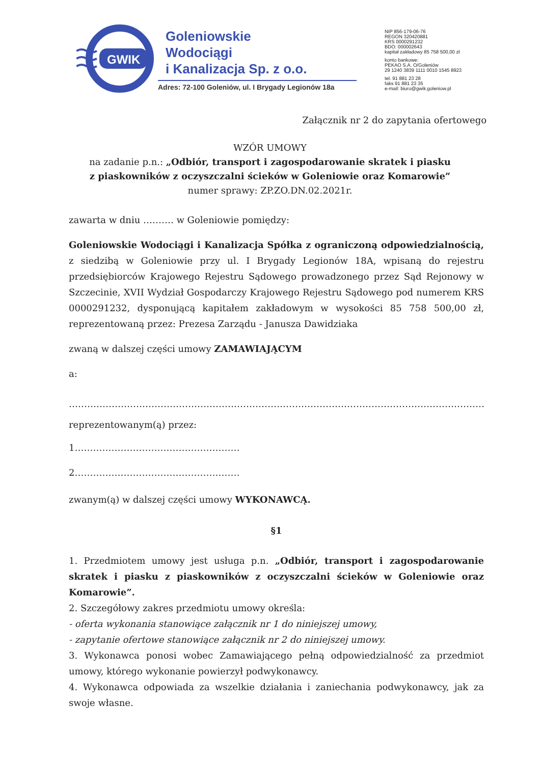GWIK
Goleniowskie
Wodociągi
i Kanalizacja Sp. z o.o.
Adres: 72-100 Goleniów, ul. I Brygady Legionów 18a
NIP 856-179-06-76
REGON 320420881
KRS 0000291232
BDO: 000002643
kapitał zakładowy 85 758 500,00 zł
konto bankowe:
PEKAO S.A. O/Goleniów
29 1240 3839 1111 0010 1545 8923
tel. 91 881 23 28
faks 91 881 23 35
e-mail: biuro@gwik.goleniow.pl
Załącznik nr 2 do zapytania ofertowego
WZÓR UMOWY
na zadanie p.n.: „Odbiór, transport i zagospodarowanie skratek i piasku
z piaskowników z oczyszczalni ścieków w Goleniowie oraz Komarowie”
numer sprawy: ZP.ZO.DN.02.2021r.
zawarta w dniu ………. w Goleniowie pomiędzy:
Goleniowskie Wodociągi i Kanalizacja Spółka z ograniczoną odpowiedzialnością, z siedzibą w Goleniowie przy ul. I Brygady Legionów 18A, wpisaną do rejestru przedsiębiorców Krajowego Rejestru Sądowego prowadzonego przez Sąd Rejonowy w Szczecinie, XVII Wydział Gospodarczy Krajowego Rejestru Sądowego pod numerem KRS 0000291232, dysponującą kapitałem zakładowym w wysokości 85 758 500,00 zł, reprezentowaną przez: Prezesa Zarządu - Janusza Dawidziaka
zwaną w dalszej części umowy ZAMAWIAJĄCYM
a:
……………………………………………………………………………………………………………………………
reprezentowanym(ą) przez:
1………………………………………………
2………………………………………………
zwanym(ą) w dalszej części umowy WYKONAWCĄ.
§1
1. Przedmiotem umowy jest usługa p.n. „Odbiór, transport i zagospodarowanie skratek i piasku z piaskowników z oczyszczalni ścieków w Goleniowie oraz Komarowie”.
2. Szczegółowy zakres przedmiotu umowy określa:
- oferta wykonania stanowiące załącznik nr 1 do niniejszej umowy,
- zapytanie ofertowe stanowiące załącznik nr 2 do niniejszej umowy.
3. Wykonawca ponosi wobec Zamawiającego pełną odpowiedzialność za przedmiot umowy, którego wykonanie powierzył podwykonawcy.
4. Wykonawca odpowiada za wszelkie działania i zaniechania podwykonawcy, jak za swoje własne.